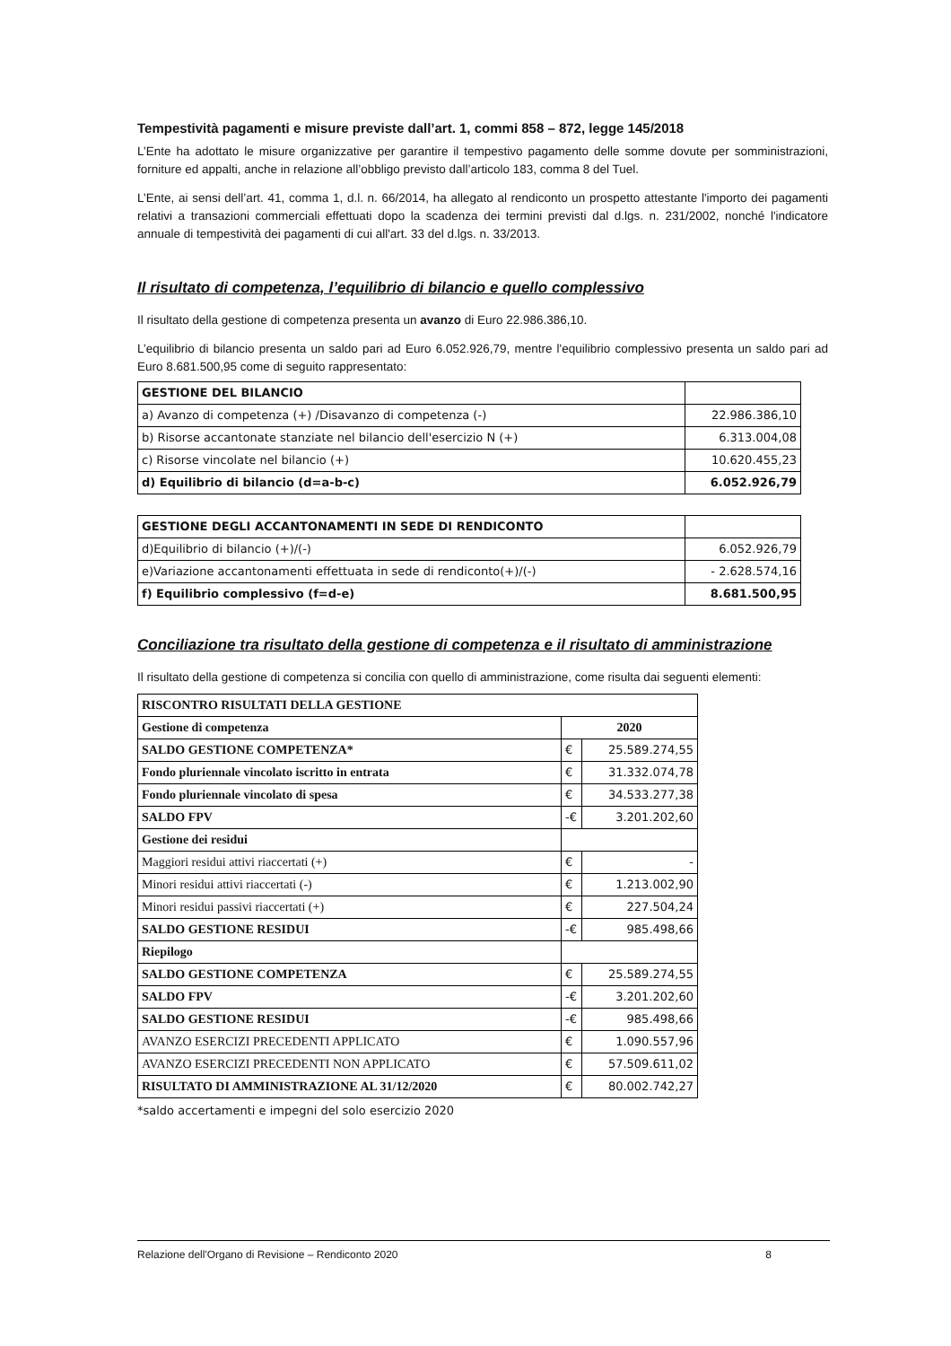Tempestività pagamenti e misure previste dall’art. 1, commi 858 – 872, legge 145/2018
L’Ente ha adottato le misure organizzative per garantire il tempestivo pagamento delle somme dovute per somministrazioni, forniture ed appalti, anche in relazione all’obbligo previsto dall’articolo 183, comma 8 del Tuel.
L’Ente, ai sensi dell’art. 41, comma 1, d.l. n. 66/2014, ha allegato al rendiconto un prospetto attestante l'importo dei pagamenti relativi a transazioni commerciali effettuati dopo la scadenza dei termini previsti dal d.lgs. n. 231/2002, nonché l'indicatore annuale di tempestività dei pagamenti di cui all'art. 33 del d.lgs. n. 33/2013.
Il risultato di competenza, l’equilibrio di bilancio e quello complessivo
Il risultato della gestione di competenza presenta un avanzo di Euro 22.986.386,10.
L’equilibrio di bilancio presenta un saldo pari ad Euro 6.052.926,79, mentre l'equilibrio complessivo presenta un saldo pari ad Euro 8.681.500,95 come di seguito rappresentato:
| GESTIONE DEL BILANCIO | |
| a) Avanzo di competenza (+) /Disavanzo di competenza (-) | 22.986.386,10 |
| b) Risorse accantonate stanziate nel bilancio dell'esercizio N (+) | 6.313.004,08 |
| c) Risorse vincolate nel bilancio (+) | 10.620.455,23 |
| d) Equilibrio di bilancio (d=a-b-c) | 6.052.926,79 |
| GESTIONE DEGLI ACCANTONAMENTI IN SEDE DI RENDICONTO | |
| d)Equilibrio di bilancio (+)/(-) | 6.052.926,79 |
| e)Variazione accantonamenti effettuata in sede di rendiconto(+)/(-) | - 2.628.574,16 |
| f) Equilibrio complessivo (f=d-e) | 8.681.500,95 |
Conciliazione tra risultato della gestione di competenza e il risultato di amministrazione
Il risultato della gestione di competenza si concilia con quello di amministrazione, come risulta dai seguenti elementi:
| RISCONTRO RISULTATI DELLA GESTIONE | | |
| Gestione di competenza | 2020 | |
| SALDO GESTIONE COMPETENZA* | € | 25.589.274,55 |
| Fondo pluriennale vincolato iscritto in entrata | € | 31.332.074,78 |
| Fondo pluriennale vincolato di spesa | € | 34.533.277,38 |
| SALDO FPV | -€ | 3.201.202,60 |
| Gestione dei residui | | |
| Maggiori residui attivi riaccertati (+) | € | - |
| Minori residui attivi riaccertati (-) | € | 1.213.002,90 |
| Minori residui passivi riaccertati (+) | € | 227.504,24 |
| SALDO GESTIONE RESIDUI | -€ | 985.498,66 |
| Riepilogo | | |
| SALDO GESTIONE COMPETENZA | € | 25.589.274,55 |
| SALDO FPV | -€ | 3.201.202,60 |
| SALDO GESTIONE RESIDUI | -€ | 985.498,66 |
| AVANZO ESERCIZI PRECEDENTI APPLICATO | € | 1.090.557,96 |
| AVANZO ESERCIZI PRECEDENTI NON APPLICATO | € | 57.509.611,02 |
| RISULTATO DI AMMINISTRAZIONE AL 31/12/2020 | € | 80.002.742,27 |
*saldo accertamenti e impegni del solo esercizio 2020
Relazione dell'Organo di Revisione – Rendiconto 2020 8